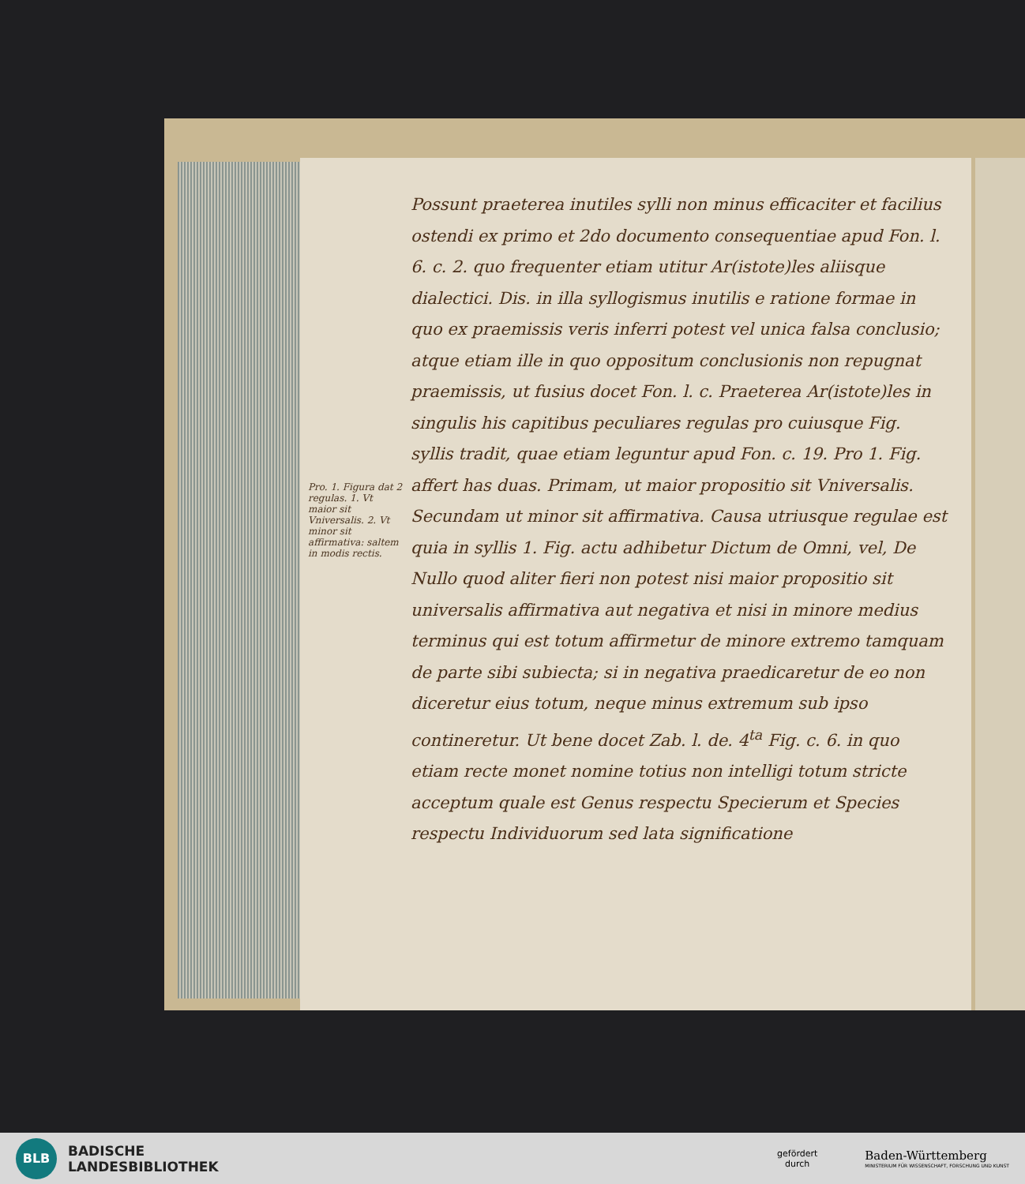Pro. 1. Figura dat 2 regulas. 1. Vt maior sit Vniversalis. 2. Vt minor sit affirmativa: saltem in modis rectis.
Possunt praeterea inutiles sylli non minus efficaciter et facilius ostendi ex primo et 2do documento consequentiae apud Fon. l. 6. c. 2. quo frequenter etiam utitur Ar(istote)les aliisque dialectici. Dis. in illa syllogismus inutilis e ratione formae in quo ex praemissis veris inferri potest vel unica falsa conclusio; atque etiam ille in quo oppositum conclusionis non repugnat praemissis, ut fusius docet Fon. l. c. Praeterea Ar(istote)les in singulis his capitibus peculiares regulas pro cuiusque Fig. syllis tradit, quae etiam leguntur apud Fon. c. 19. Pro 1. Fig. affert has duas. Primam, ut maior propositio sit Vniversalis. Secundam ut minor sit affirmativa. Causa utriusque regulae est quia in syllis 1. Fig. actu adhibetur Dictum de Omni, vel, De Nullo quod aliter fieri non potest nisi maior propositio sit universalis affirmativa aut negativa et nisi in minore medius terminus qui est totum affirmetur de minore extremo tamquam de parte sibi subiecta; si in negativa praedicaretur de eo non diceretur eius totum, neque minus extremum sub ipso contineretur. Ut bene docet Zab. l. de. 4<sup>ta</sup> Fig. c. 6. in quo etiam recte monet nomine totius non intelligi totum stricte acceptum quale est Genus respectu Specierum et Species respectu Individuorum sed lata significatione
BLB
BADISCHE
LANDESBIBLIOTHEK
gefördert
durch
Baden-Württemberg
MINISTERIUM FÜR WISSENSCHAFT, FORSCHUNG UND KUNST